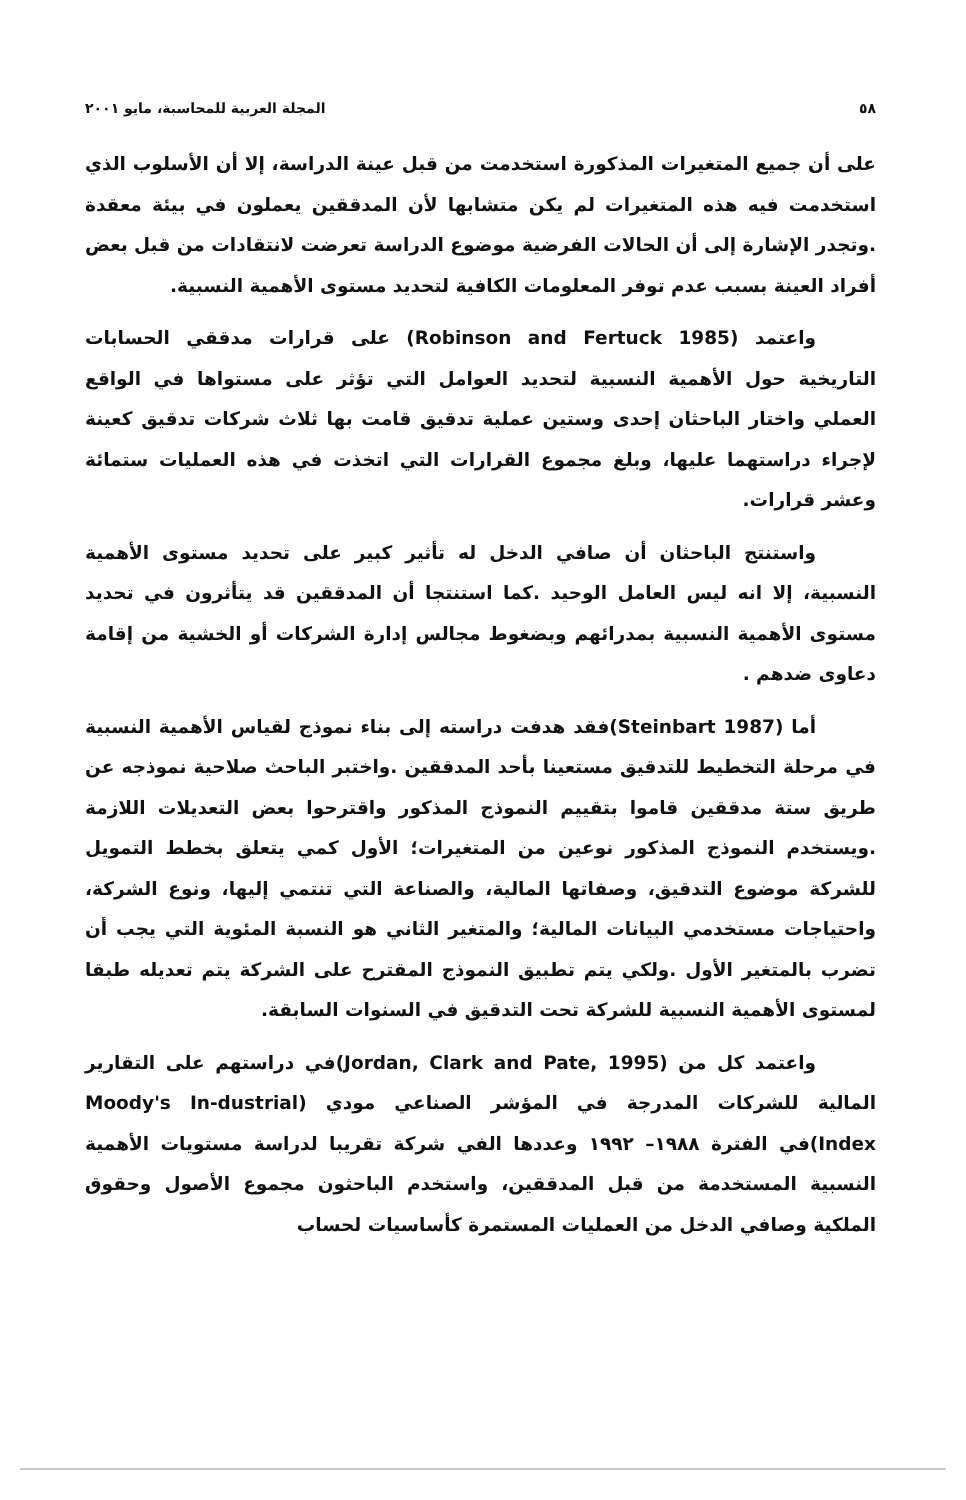٥٨ المجلة العربية للمحاسبة، مايو ٢٠٠١
على أن جميع المتغيرات المذكورة استخدمت من قبل عينة الدراسة، إلا أن الأسلوب الذي استخدمت فيه هذه المتغيرات لم يكن متشابها لأن المدققين يعملون في بيئة معقدة .وتجدر الإشارة إلى أن الحالات الفرضية موضوع الدراسة تعرضت لانتقادات من قبل بعض أفراد العينة بسبب عدم توفر المعلومات الكافية لتحديد مستوى الأهمية النسبية.
واعتمد (Robinson and Fertuck 1985) على قرارات مدققي الحسابات التاريخية حول الأهمية النسبية لتحديد العوامل التي تؤثر على مستواها في الواقع العملي واختار الباحثان إحدى وستين عملية تدقيق قامت بها ثلاث شركات تدقيق كعينة لإجراء دراستهما عليها، وبلغ مجموع القرارات التي اتخذت في هذه العمليات ستمائة وعشر قرارات.
واستنتج الباحثان أن صافي الدخل له تأثير كبير على تحديد مستوى الأهمية النسبية، إلا انه ليس العامل الوحيد .كما استنتجا أن المدققين قد يتأثرون في تحديد مستوى الأهمية النسبية بمدرائهم وبضغوط مجالس إدارة الشركات أو الخشية من إقامة دعاوى ضدهم .
أما (Steinbart 1987)فقد هدفت دراسته إلى بناء نموذج لقياس الأهمية النسبية في مرحلة التخطيط للتدقيق مستعينا بأحد المدققين .واختبر الباحث صلاحية نموذجه عن طريق ستة مدققين قاموا بتقييم النموذج المذكور واقترحوا بعض التعديلات اللازمة .ويستخدم النموذج المذكور نوعين من المتغيرات؛ الأول كمي يتعلق بخطط التمويل للشركة موضوع التدقيق، وصفاتها المالية، والصناعة التي تنتمي إليها، ونوع الشركة، واحتياجات مستخدمي البيانات المالية؛ والمتغير الثاني هو النسبة المئوية التي يجب أن تضرب بالمتغير الأول .ولكي يتم تطبيق النموذج المقترح على الشركة يتم تعديله طبقا لمستوى الأهمية النسبية للشركة تحت التدقيق في السنوات السابقة.
واعتمد كل من (Jordan, Clark and Pate, 1995)في دراستهم على التقارير المالية للشركات المدرجة في المؤشر الصناعي مودي (Moody's In-dustrial Index)في الفترة ١٩٨٨– ١٩٩٢ وعددها الفي شركة تقريبا لدراسة مستويات الأهمية النسبية المستخدمة من قبل المدققين، واستخدم الباحثون مجموع الأصول وحقوق الملكية وصافي الدخل من العمليات المستمرة كأساسيات لحساب